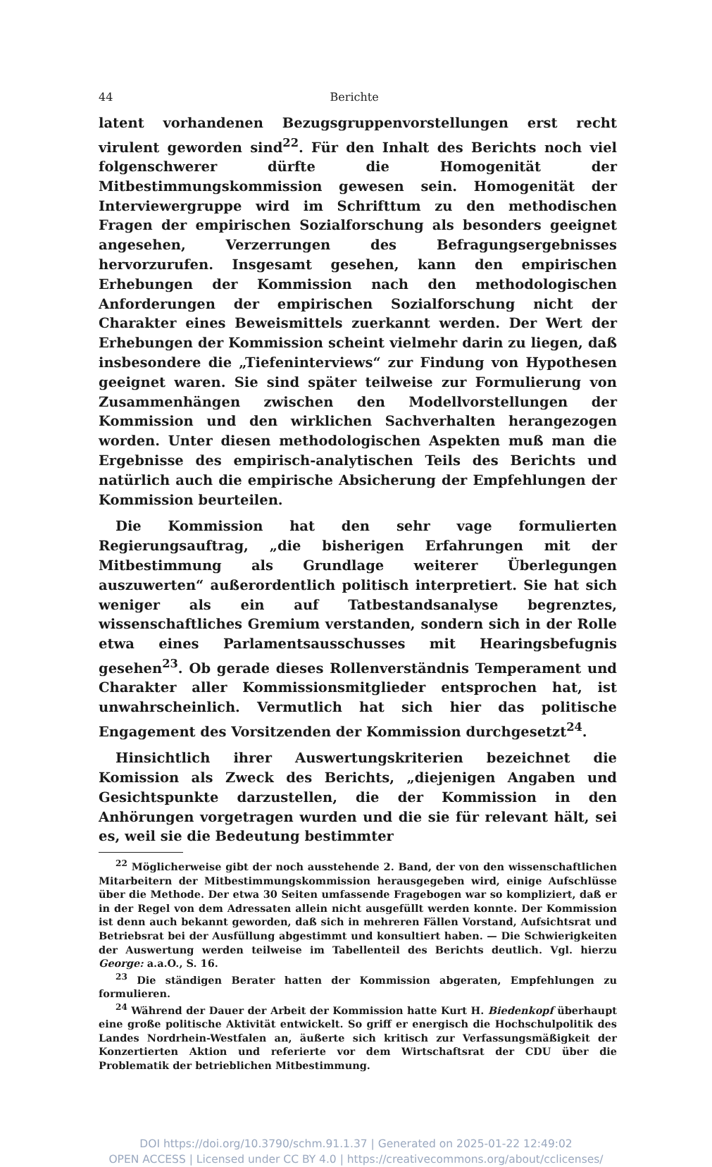44 Berichte
latent vorhandenen Bezugsgruppenvorstellungen erst recht virulent geworden sind<sup>22</sup>. Für den Inhalt des Berichts noch viel folgenschwerer dürfte die Homogenität der Mitbestimmungskommission gewesen sein. Homogenität der Interviewergruppe wird im Schrifttum zu den methodischen Fragen der empirischen Sozialforschung als besonders geeignet angesehen, Verzerrungen des Befragungsergebnisses hervorzurufen. Insgesamt gesehen, kann den empirischen Erhebungen der Kommission nach den methodologischen Anforderungen der empirischen Sozialforschung nicht der Charakter eines Beweismittels zuerkannt werden. Der Wert der Erhebungen der Kommission scheint vielmehr darin zu liegen, daß insbesondere die „Tiefeninterviews“ zur Findung von Hypothesen geeignet waren. Sie sind später teilweise zur Formulierung von Zusammenhängen zwischen den Modellvorstellungen der Kommission und den wirklichen Sachverhalten herangezogen worden. Unter diesen methodologischen Aspekten muß man die Ergebnisse des empirisch-analytischen Teils des Berichts und natürlich auch die empirische Absicherung der Empfehlungen der Kommission beurteilen.
Die Kommission hat den sehr vage formulierten Regierungsauftrag, „die bisherigen Erfahrungen mit der Mitbestimmung als Grundlage weiterer Überlegungen auszuwerten“ außerordentlich politisch interpretiert. Sie hat sich weniger als ein auf Tatbestandsanalyse begrenztes, wissenschaftliches Gremium verstanden, sondern sich in der Rolle etwa eines Parlamentsausschusses mit Hearingsbefugnis gesehen<sup>23</sup>. Ob gerade dieses Rollenverständnis Temperament und Charakter aller Kommissionsmitglieder entsprochen hat, ist unwahrscheinlich. Vermutlich hat sich hier das politische Engagement des Vorsitzenden der Kommission durchgesetzt<sup>24</sup>.
Hinsichtlich ihrer Auswertungskriterien bezeichnet die Komission als Zweck des Berichts, „diejenigen Angaben und Gesichtspunkte darzustellen, die der Kommission in den Anhörungen vorgetragen wurden und die sie für relevant hält, sei es, weil sie die Bedeutung bestimmter
<sup>22</sup> Möglicherweise gibt der noch ausstehende 2. Band, der von den wissenschaftlichen Mitarbeitern der Mitbestimmungskommission herausgegeben wird, einige Aufschlüsse über die Methode. Der etwa 30 Seiten umfassende Fragebogen war so kompliziert, daß er in der Regel von dem Adressaten allein nicht ausgefüllt werden konnte. Der Kommission ist denn auch bekannt geworden, daß sich in mehreren Fällen Vorstand, Aufsichtsrat und Betriebsrat bei der Ausfüllung abgestimmt und konsultiert haben. — Die Schwierigkeiten der Auswertung werden teilweise im Tabellenteil des Berichts deutlich. Vgl. hierzu George: a.a.O., S. 16.
<sup>23</sup> Die ständigen Berater hatten der Kommission abgeraten, Empfehlungen zu formulieren.
<sup>24</sup> Während der Dauer der Arbeit der Kommission hatte Kurt H. Biedenkopf überhaupt eine große politische Aktivität entwickelt. So griff er energisch die Hochschulpolitik des Landes Nordrhein-Westfalen an, äußerte sich kritisch zur Verfassungsmäßigkeit der Konzertierten Aktion und referierte vor dem Wirtschaftsrat der CDU über die Problematik der betrieblichen Mitbestimmung.
DOI https://doi.org/10.3790/schm.91.1.37 | Generated on 2025-01-22 12:49:02
OPEN ACCESS | Licensed under CC BY 4.0 | https://creativecommons.org/about/cclicenses/